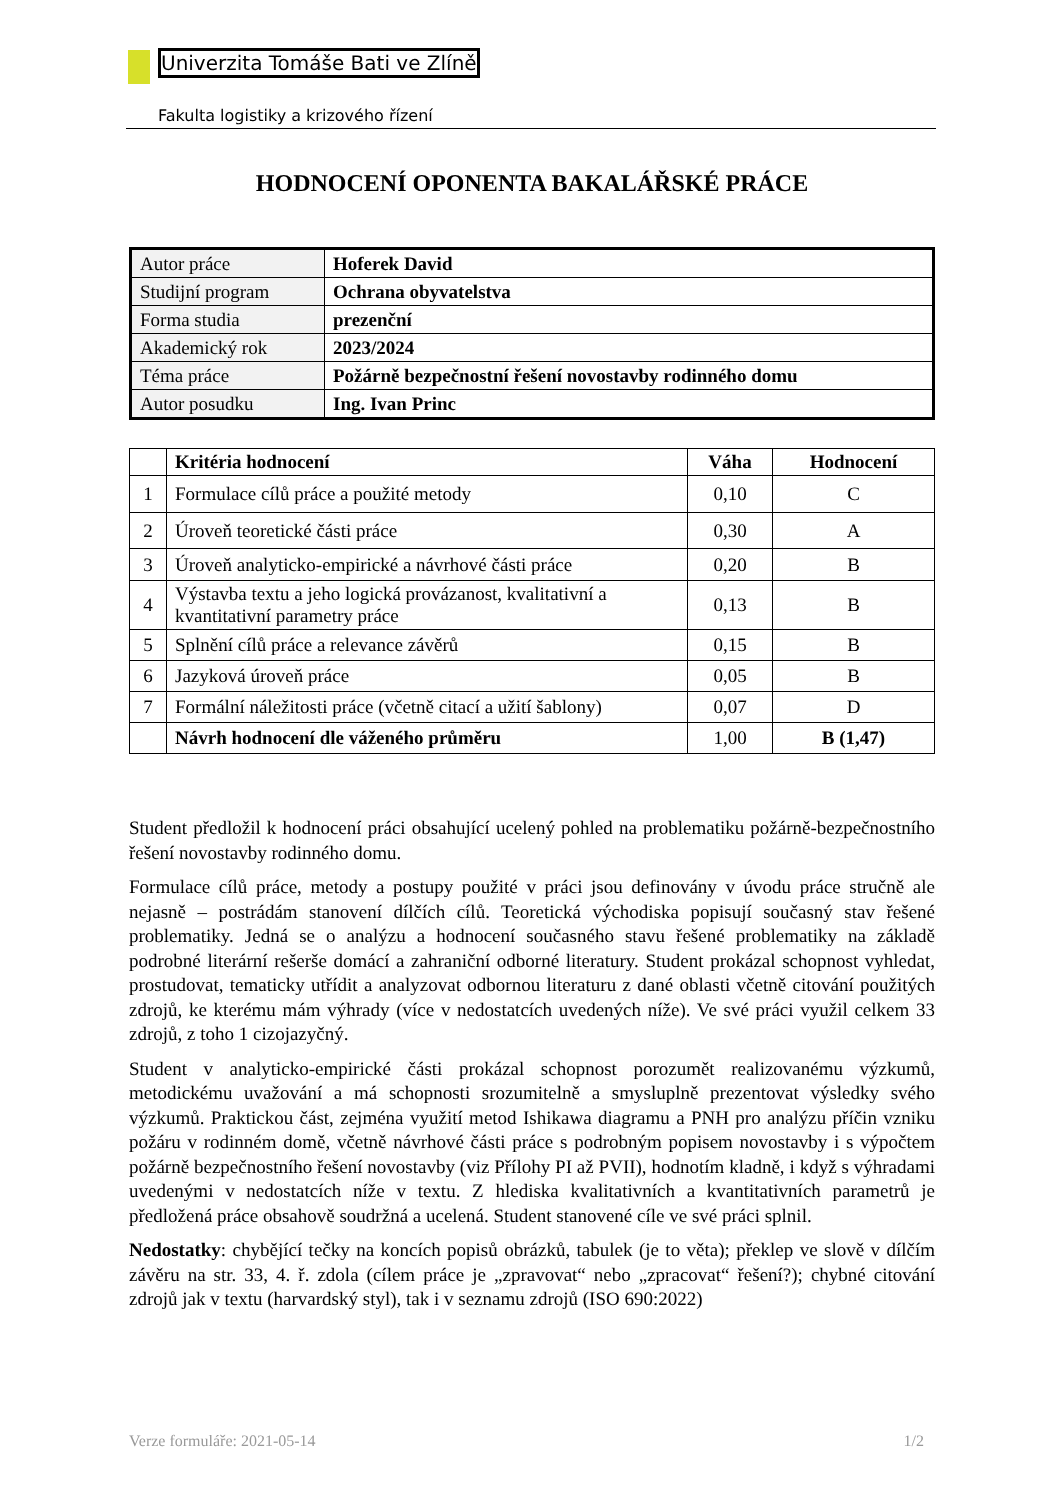Univerzita Tomáše Bati ve Zlíně
Fakulta logistiky a krizového řízení
HODNOCENÍ OPONENTA BAKALÁŘSKÉ PRÁCE
| Autor práce | Hoferek David |
| Studijní program | Ochrana obyvatelstva |
| Forma studia | prezenční |
| Akademický rok | 2023/2024 |
| Téma práce | Požárně bezpečnostní řešení novostavby rodinného domu |
| Autor posudku | Ing. Ivan Princ |
| | Kritéria hodnocení | Váha | Hodnocení |
| --- | --- | --- | --- |
| 1 | Formulace cílů práce a použité metody | 0,10 | C |
| 2 | Úroveň teoretické části práce | 0,30 | A |
| 3 | Úroveň analyticko-empirické a návrhové části práce | 0,20 | B |
| 4 | Výstavba textu a jeho logická provázanost, kvalitativní a kvantitativní parametry práce | 0,13 | B |
| 5 | Splnění cílů práce a relevance závěrů | 0,15 | B |
| 6 | Jazyková úroveň práce | 0,05 | B |
| 7 | Formální náležitosti práce (včetně citací a užití šablony) | 0,07 | D |
| | Návrh hodnocení dle váženého průměru | 1,00 | B (1,47) |
Student předložil k hodnocení práci obsahující ucelený pohled na problematiku požárně-bezpečnostního řešení novostavby rodinného domu.
Formulace cílů práce, metody a postupy použité v práci jsou definovány v úvodu práce stručně ale nejasně – postrádám stanovení dílčích cílů. Teoretická východiska popisují současný stav řešené problematiky. Jedná se o analýzu a hodnocení současného stavu řešené problematiky na základě podrobné literární rešerše domácí a zahraniční odborné literatury. Student prokázal schopnost vyhledat, prostudovat, tematicky utřídit a analyzovat odbornou literaturu z dané oblasti včetně citování použitých zdrojů, ke kterému mám výhrady (více v nedostatcích uvedených níže). Ve své práci využil celkem 33 zdrojů, z toho 1 cizojazyčný.
Student v analyticko-empirické části prokázal schopnost porozumět realizovanému výzkumů, metodickému uvažování a má schopnosti srozumitelně a smysluplně prezentovat výsledky svého výzkumů. Praktickou část, zejména využití metod Ishikawa diagramu a PNH pro analýzu příčin vzniku požáru v rodinném domě, včetně návrhové části práce s podrobným popisem novostavby i s výpočtem požárně bezpečnostního řešení novostavby (viz Přílohy PI až PVII), hodnotím kladně, i když s výhradami uvedenými v nedostatcích níže v textu. Z hlediska kvalitativních a kvantitativních parametrů je předložená práce obsahově soudržná a ucelená. Student stanovené cíle ve své práci splnil.
Nedostatky: chybějící tečky na koncích popisů obrázků, tabulek (je to věta); překlep ve slově v dílčím závěru na str. 33, 4. ř. zdola (cílem práce je „zpravovat“ nebo „zpracovat“ řešení?); chybné citování zdrojů jak v textu (harvardský styl), tak i v seznamu zdrojů (ISO 690:2022)
Verze formuláře: 2021-05-14 1/2